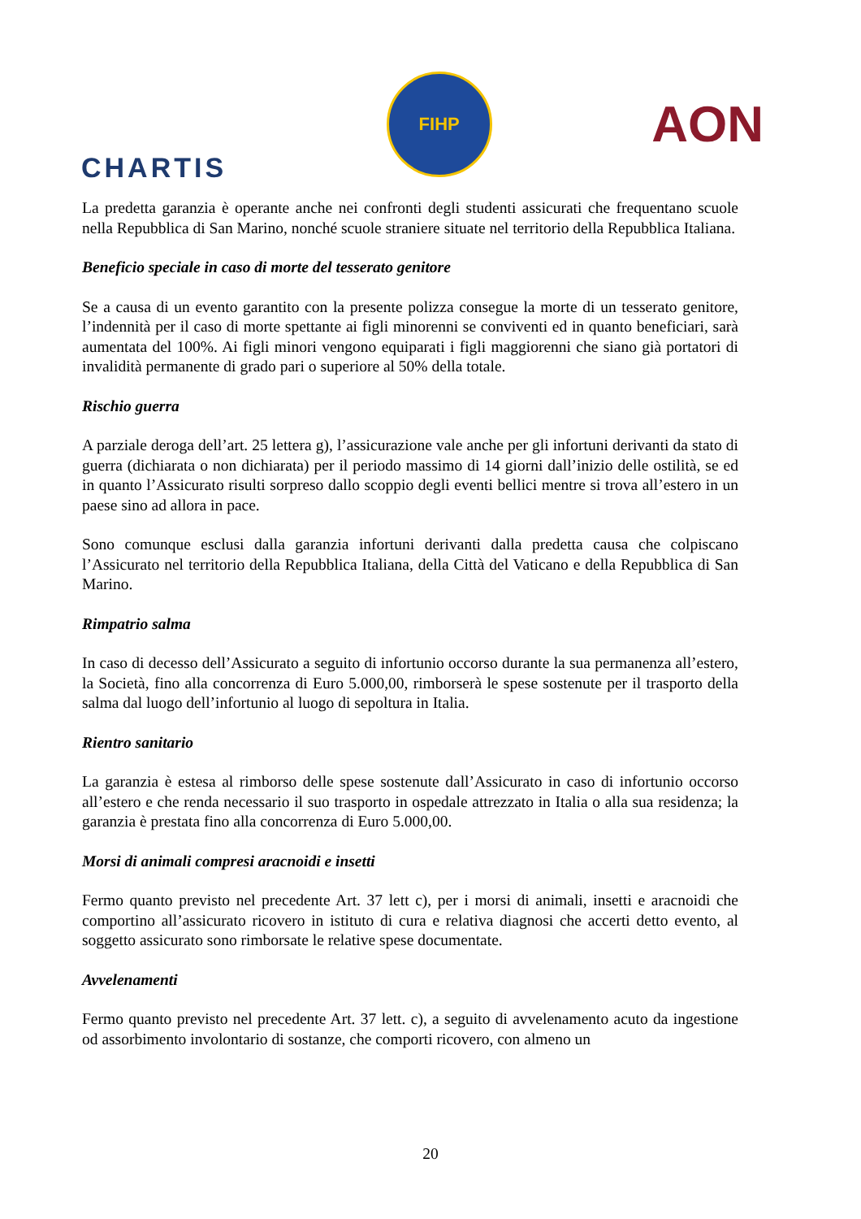CHARTIS
FIHP
AON
La predetta garanzia è operante anche nei confronti degli studenti assicurati che frequentano scuole nella Repubblica di San Marino, nonché scuole straniere situate nel territorio della Repubblica Italiana.
Beneficio speciale in caso di morte del tesserato genitore
Se a causa di un evento garantito con la presente polizza consegue la morte di un tesserato genitore, l’indennità per il caso di morte spettante ai figli minorenni se conviventi ed in quanto beneficiari, sarà aumentata del 100%. Ai figli minori vengono equiparati i figli maggiorenni che siano già portatori di invalidità permanente di grado pari o superiore al 50% della totale.
Rischio guerra
A parziale deroga dell’art. 25 lettera g), l’assicurazione vale anche per gli infortuni derivanti da stato di guerra (dichiarata o non dichiarata) per il periodo massimo di 14 giorni dall’inizio delle ostilità, se ed in quanto l’Assicurato risulti sorpreso dallo scoppio degli eventi bellici mentre si trova all’estero in un paese sino ad allora in pace.
Sono comunque esclusi dalla garanzia infortuni derivanti dalla predetta causa che colpiscano l’Assicurato nel territorio della Repubblica Italiana, della Città del Vaticano e della Repubblica di San Marino.
Rimpatrio salma
In caso di decesso dell’Assicurato a seguito di infortunio occorso durante la sua permanenza all’estero, la Società, fino alla concorrenza di Euro 5.000,00, rimborserà le spese sostenute per il trasporto della salma dal luogo dell’infortunio al luogo di sepoltura in Italia.
Rientro sanitario
La garanzia è estesa al rimborso delle spese sostenute dall’Assicurato in caso di infortunio occorso all’estero e che renda necessario il suo trasporto in ospedale attrezzato in Italia o alla sua residenza; la garanzia è prestata fino alla concorrenza di Euro 5.000,00.
Morsi di animali compresi aracnoidi e insetti
Fermo quanto previsto nel precedente Art. 37 lett c), per i morsi di animali, insetti e aracnoidi che comportino all’assicurato ricovero in istituto di cura e relativa diagnosi che accerti detto evento, al soggetto assicurato sono rimborsate le relative spese documentate.
Avvelenamenti
Fermo quanto previsto nel precedente Art. 37 lett. c), a seguito di avvelenamento acuto da ingestione od assorbimento involontario di sostanze, che comporti ricovero, con almeno un
20